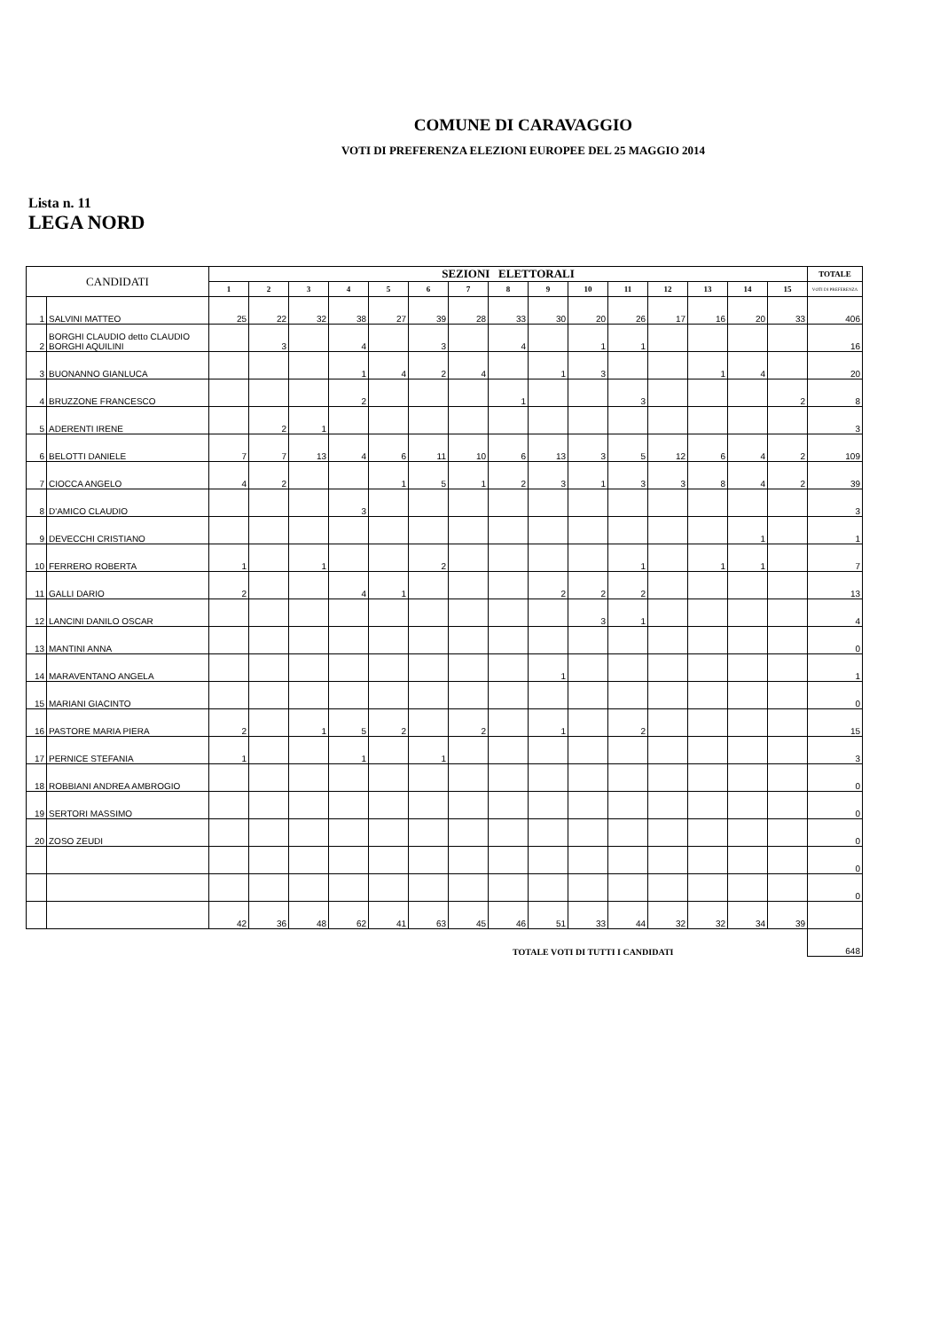COMUNE DI CARAVAGGIO
VOTI DI PREFERENZA ELEZIONI EUROPEE DEL 25 MAGGIO 2014
Lista n. 11
LEGA NORD
| CANDIDATI | | SEZIONI ELETTORALI | | | | | | | | | | | | | | | TOTALE |
| --- | --- | --- | --- | --- | --- | --- | --- | --- | --- | --- | --- | --- | --- | --- | --- | --- | --- |
| | | 1 | 2 | 3 | 4 | 5 | 6 | 7 | 8 | 9 | 10 | 11 | 12 | 13 | 14 | 15 | VOTI DI PREFERENZA |
| 1 | SALVINI MATTEO | 25 | 22 | 32 | 38 | 27 | 39 | 28 | 33 | 30 | 20 | 26 | 17 | 16 | 20 | 33 | 406 |
| 2 | BORGHI CLAUDIO detto CLAUDIO BORGHI AQUILINI | | 3 | | 4 | | 3 | | 4 | | 1 | 1 | | | | | 16 |
| 3 | BUONANNO GIANLUCA | | | | 1 | 4 | 2 | 4 | | 1 | 3 | | | 1 | 4 | | 20 |
| 4 | BRUZZONE FRANCESCO | | | | 2 | | | | 1 | | | 3 | | | | 2 | 8 |
| 5 | ADERENTI IRENE | | 2 | 1 | | | | | | | | | | | | | 3 |
| 6 | BELOTTI DANIELE | 7 | 7 | 13 | 4 | 6 | 11 | 10 | 6 | 13 | 3 | 5 | 12 | 6 | 4 | 2 | 109 |
| 7 | CIOCCA ANGELO | 4 | 2 | | | 1 | 5 | 1 | 2 | 3 | 1 | 3 | 3 | 8 | 4 | 2 | 39 |
| 8 | D'AMICO CLAUDIO | | | | 3 | | | | | | | | | | | | 3 |
| 9 | DEVECCHI CRISTIANO | | | | | | | | | | | | | | 1 | | 1 |
| 10 | FERRERO ROBERTA | 1 | | 1 | | | 2 | | | | | 1 | | 1 | 1 | | 7 |
| 11 | GALLI DARIO | 2 | | | 4 | 1 | | | | 2 | 2 | 2 | | | | | 13 |
| 12 | LANCINI DANILO OSCAR | | | | | | | | | | 3 | 1 | | | | | 4 |
| 13 | MANTINI ANNA | | | | | | | | | | | | | | | | 0 |
| 14 | MARAVENTANO ANGELA | | | | | | | | | 1 | | | | | | | 1 |
| 15 | MARIANI GIACINTO | | | | | | | | | | | | | | | | 0 |
| 16 | PASTORE MARIA PIERA | 2 | | 1 | 5 | 2 | | 2 | | 1 | | 2 | | | | | 15 |
| 17 | PERNICE STEFANIA | 1 | | | 1 | | 1 | | | | | | | | | | 3 |
| 18 | ROBBIANI ANDREA AMBROGIO | | | | | | | | | | | | | | | | 0 |
| 19 | SERTORI MASSIMO | | | | | | | | | | | | | | | | 0 |
| 20 | ZOSO ZEUDI | | | | | | | | | | | | | | | | 0 |
| | | | | | | | | | | | | | | | | | 0 |
| | | | | | | | | | | | | | | | | | 0 |
| | | 42 | 36 | 48 | 62 | 41 | 63 | 45 | 46 | 51 | 33 | 44 | 32 | 32 | 34 | 39 | |
| TOTALE VOTI DI TUTTI I CANDIDATI | | | | | | | | | | | | | | | | | 648 |